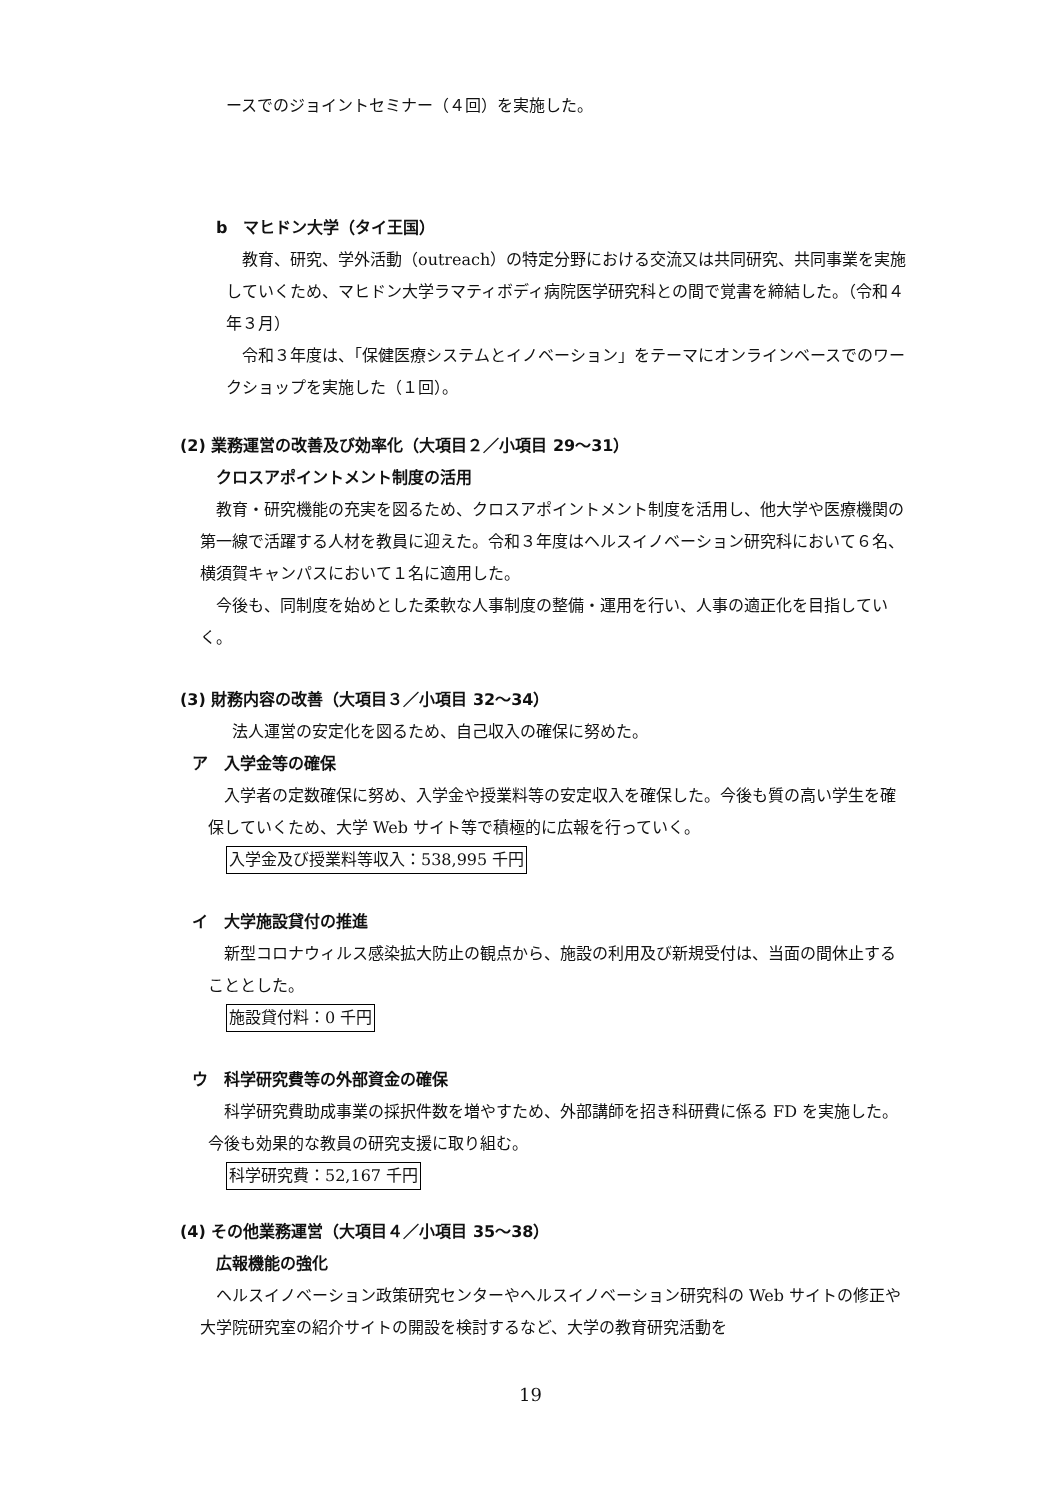ースでのジョイントセミナー（４回）を実施した。
b　マヒドン大学（タイ王国）
教育、研究、学外活動（outreach）の特定分野における交流又は共同研究、共同事業を実施していくため、マヒドン大学ラマティボディ病院医学研究科との間で覚書を締結した。（令和４年３月）
令和３年度は、「保健医療システムとイノベーション」をテーマにオンラインベースでのワークショップを実施した（１回）。
(2) 業務運営の改善及び効率化（大項目２／小項目 29〜31）
クロスアポイントメント制度の活用
教育・研究機能の充実を図るため、クロスアポイントメント制度を活用し、他大学や医療機関の第一線で活躍する人材を教員に迎えた。令和３年度はヘルスイノベーション研究科において６名、横須賀キャンパスにおいて１名に適用した。
今後も、同制度を始めとした柔軟な人事制度の整備・運用を行い、人事の適正化を目指していく。
(3) 財務内容の改善（大項目３／小項目 32〜34）
法人運営の安定化を図るため、自己収入の確保に努めた。
ア　入学金等の確保
入学者の定数確保に努め、入学金や授業料等の安定収入を確保した。今後も質の高い学生を確保していくため、大学 Web サイト等で積極的に広報を行っていく。
入学金及び授業料等収入：538,995 千円
イ　大学施設貸付の推進
新型コロナウィルス感染拡大防止の観点から、施設の利用及び新規受付は、当面の間休止することとした。
施設貸付料：0 千円
ウ　科学研究費等の外部資金の確保
科学研究費助成事業の採択件数を増やすため、外部講師を招き科研費に係る FD を実施した。今後も効果的な教員の研究支援に取り組む。
科学研究費：52,167 千円
(4) その他業務運営（大項目４／小項目 35〜38）
広報機能の強化
ヘルスイノベーション政策研究センターやヘルスイノベーション研究科の Web サイトの修正や大学院研究室の紹介サイトの開設を検討するなど、大学の教育研究活動を
19